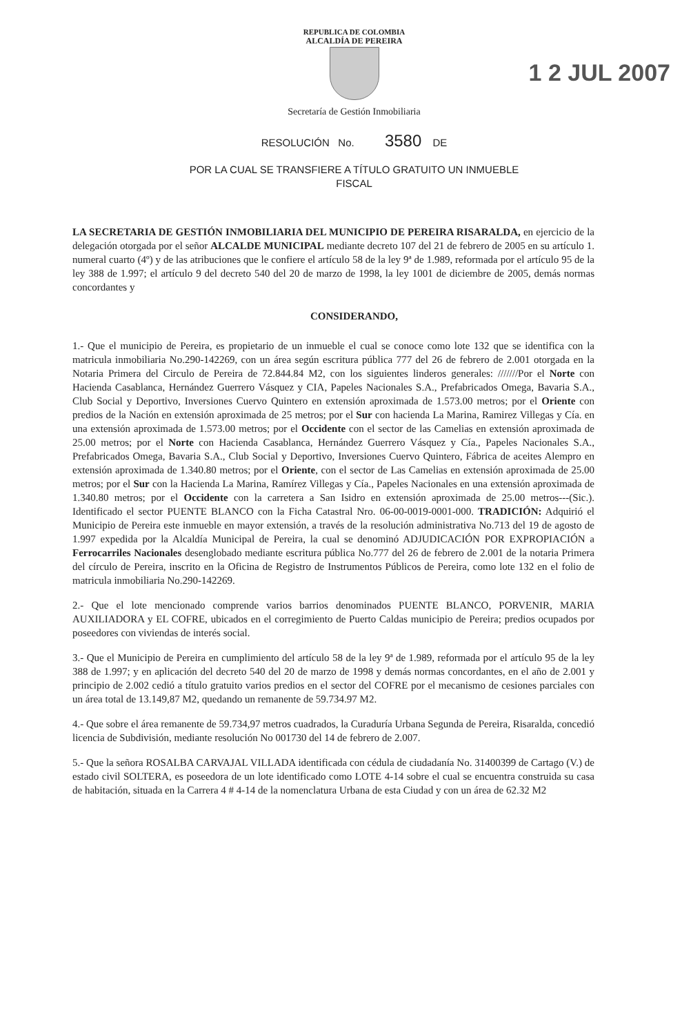REPUBLICA DE COLOMBIA
ALCALDÍA DE PEREIRA
1 2 JUL 2007
Secretaría de Gestión Inmobiliaria
RESOLUCIÓN No. 3580 DE
POR LA CUAL SE TRANSFIERE A TÍTULO GRATUITO UN INMUEBLE
FISCAL
LA SECRETARIA DE GESTIÓN INMOBILIARIA DEL MUNICIPIO DE PEREIRA RISARALDA, en ejercicio de la delegación otorgada por el señor ALCALDE MUNICIPAL mediante decreto 107 del 21 de febrero de 2005 en su artículo 1. numeral cuarto (4º) y de las atribuciones que le confiere el artículo 58 de la ley 9ª de 1.989, reformada por el artículo 95 de la ley 388 de 1.997; el artículo 9 del decreto 540 del 20 de marzo de 1998, la ley 1001 de diciembre de 2005, demás normas concordantes y
CONSIDERANDO,
1.- Que el municipio de Pereira, es propietario de un inmueble el cual se conoce como lote 132 que se identifica con la matricula inmobiliaria No.290-142269, con un área según escritura pública 777 del 26 de febrero de 2.001 otorgada en la Notaria Primera del Circulo de Pereira de 72.844.84 M2, con los siguientes linderos generales: ///////Por el Norte con Hacienda Casablanca, Hernández Guerrero Vásquez y CIA, Papeles Nacionales S.A., Prefabricados Omega, Bavaria S.A., Club Social y Deportivo, Inversiones Cuervo Quintero en extensión aproximada de 1.573.00 metros; por el Oriente con predios de la Nación en extensión aproximada de 25 metros; por el Sur con hacienda La Marina, Ramirez Villegas y Cía. en una extensión aproximada de 1.573.00 metros; por el Occidente con el sector de las Camelias en extensión aproximada de 25.00 metros; por el Norte con Hacienda Casablanca, Hernández Guerrero Vásquez y Cía., Papeles Nacionales S.A., Prefabricados Omega, Bavaria S.A., Club Social y Deportivo, Inversiones Cuervo Quintero, Fábrica de aceites Alempro en extensión aproximada de 1.340.80 metros; por el Oriente, con el sector de Las Camelias en extensión aproximada de 25.00 metros; por el Sur con la Hacienda La Marina, Ramírez Villegas y Cía., Papeles Nacionales en una extensión aproximada de 1.340.80 metros; por el Occidente con la carretera a San Isidro en extensión aproximada de 25.00 metros---(Sic.). Identificado el sector PUENTE BLANCO con la Ficha Catastral Nro. 06-00-0019-0001-000. TRADICIÓN: Adquirió el Municipio de Pereira este inmueble en mayor extensión, a través de la resolución administrativa No.713 del 19 de agosto de 1.997 expedida por la Alcaldía Municipal de Pereira, la cual se denominó ADJUDICACIÓN POR EXPROPIACIÓN a Ferrocarriles Nacionales desenglobado mediante escritura pública No.777 del 26 de febrero de 2.001 de la notaria Primera del círculo de Pereira, inscrito en la Oficina de Registro de Instrumentos Públicos de Pereira, como lote 132 en el folio de matricula inmobiliaria No.290-142269.
2.- Que el lote mencionado comprende varios barrios denominados PUENTE BLANCO, PORVENIR, MARIA AUXILIADORA y EL COFRE, ubicados en el corregimiento de Puerto Caldas municipio de Pereira; predios ocupados por poseedores con viviendas de interés social.
3.- Que el Municipio de Pereira en cumplimiento del artículo 58 de la ley 9ª de 1.989, reformada por el artículo 95 de la ley 388 de 1.997; y en aplicación del decreto 540 del 20 de marzo de 1998 y demás normas concordantes, en el año de 2.001 y principio de 2.002 cedió a título gratuito varios predios en el sector del COFRE por el mecanismo de cesiones parciales con un área total de 13.149,87 M2, quedando un remanente de 59.734.97 M2.
4.- Que sobre el área remanente de 59.734,97 metros cuadrados, la Curaduría Urbana Segunda de Pereira, Risaralda, concedió licencia de Subdivisión, mediante resolución No 001730 del 14 de febrero de 2.007.
5.- Que la señora ROSALBA CARVAJAL VILLADA identificada con cédula de ciudadanía No. 31400399 de Cartago (V.) de estado civil SOLTERA, es poseedora de un lote identificado como LOTE 4-14 sobre el cual se encuentra construida su casa de habitación, situada en la Carrera 4 # 4-14 de la nomenclatura Urbana de esta Ciudad y con un área de 62.32 M2